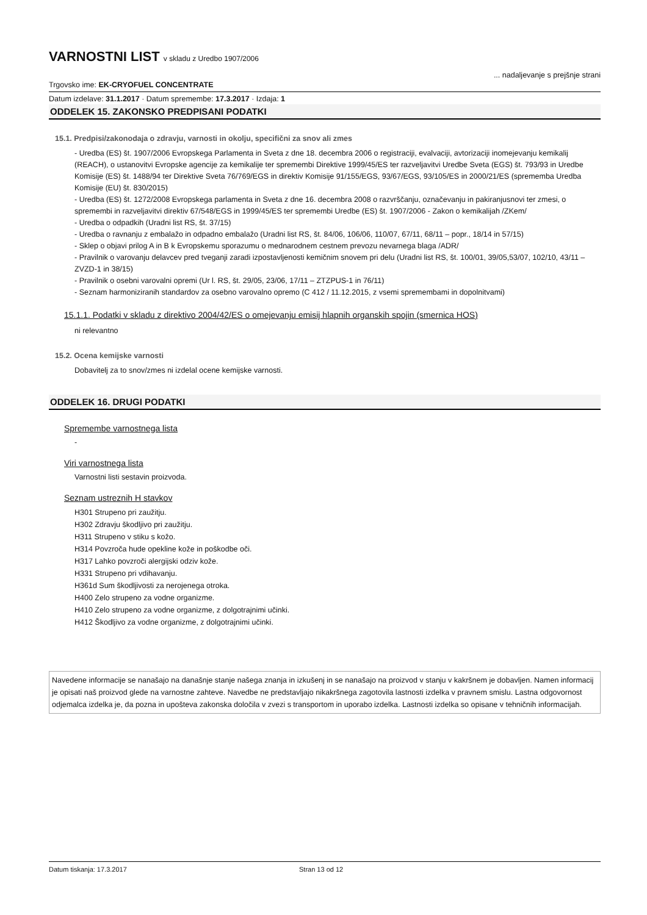VARNOSTNI LIST v skladu z Uredbo 1907/2006
Trgovsko ime: EK-CRYOFUEL CONCENTRATE
... nadaljevanje s prejšnje strani
Datum izdelave: 31.1.2017 · Datum spremembe: 17.3.2017 · Izdaja: 1
ODDELEK 15. ZAKONSKO PREDPISANI PODATKI
15.1. Predpisi/zakonodaja o zdravju, varnosti in okolju, specifični za snov ali zmes
- Uredba (ES) št. 1907/2006 Evropskega Parlamenta in Sveta z dne 18. decembra 2006 o registraciji, evalvaciji, avtorizaciji inomejevanju kemikalij (REACH), o ustanovitvi Evropske agencije za kemikalije ter spremembi Direktive 1999/45/ES ter razveljavitvi Uredbe Sveta (EGS) št. 793/93 in Uredbe Komisije (ES) št. 1488/94 ter Direktive Sveta 76/769/EGS in direktiv Komisije 91/155/EGS, 93/67/EGS, 93/105/ES in 2000/21/ES (sprememba Uredba Komisije (EU) št. 830/2015)
- Uredba (ES) št. 1272/2008 Evropskega parlamenta in Sveta z dne 16. decembra 2008 o razvrščanju, označevanju in pakiranjusnovi ter zmesi, o spremembi in razveljavitvi direktiv 67/548/EGS in 1999/45/ES ter spremembi Uredbe (ES) št. 1907/2006 - Zakon o kemikalijah /ZKem/
- Uredba o odpadkih (Uradni list RS, št. 37/15)
- Uredba o ravnanju z embalažo in odpadno embalažo (Uradni list RS, št. 84/06, 106/06, 110/07, 67/11, 68/11 – popr., 18/14 in 57/15)
- Sklep o objavi prilog A in B k Evropskemu sporazumu o mednarodnem cestnem prevozu nevarnega blaga /ADR/
- Pravilnik o varovanju delavcev pred tveganji zaradi izpostavljenosti kemičnim snovem pri delu (Uradni list RS, št. 100/01, 39/05,53/07, 102/10, 43/11 – ZVZD-1 in 38/15)
- Pravilnik o osebni varovalni opremi (Ur l. RS, št. 29/05, 23/06, 17/11 – ZTZPUS-1 in 76/11)
- Seznam harmoniziranih standardov za osebno varovalno opremo (C 412 / 11.12.2015, z vsemi spremembami in dopolnitvami)
15.1.1. Podatki v skladu z direktivo 2004/42/ES o omejevanju emisij hlapnih organskih spojin (smernica HOS)
ni relevantno
15.2. Ocena kemijske varnosti
Dobavitelj za to snov/zmes ni izdelal ocene kemijske varnosti.
ODDELEK 16. DRUGI PODATKI
Spremembe varnostnega lista
-
Viri varnostnega lista
Varnostni listi sestavin proizvoda.
Seznam ustreznih H stavkov
H301 Strupeno pri zaužitju.
H302 Zdravju škodljivo pri zaužitju.
H311 Strupeno v stiku s kožo.
H314 Povzroča hude opekline kože in poškodbe oči.
H317 Lahko povzroči alergijski odziv kože.
H331 Strupeno pri vdihavanju.
H361d Sum škodljivosti za nerojenega otroka.
H400 Zelo strupeno za vodne organizme.
H410 Zelo strupeno za vodne organizme, z dolgotrajnimi učinki.
H412 Škodljivo za vodne organizme, z dolgotrajnimi učinki.
Navedene informacije se nanašajo na današnje stanje našega znanja in izkušenj in se nanašajo na proizvod v stanju v kakršnem je dobavljen. Namen informacij je opisati naš proizvod glede na varnostne zahteve. Navedbe ne predstavljajo nikakršnega zagotovila lastnosti izdelka v pravnem smislu. Lastna odgovornost odjemalca izdelka je, da pozna in upošteva zakonska določila v zvezi s transportom in uporabo izdelka. Lastnosti izdelka so opisane v tehničnih informacijah.
Datum tiskanja: 17.3.2017 Stran 13 od 12